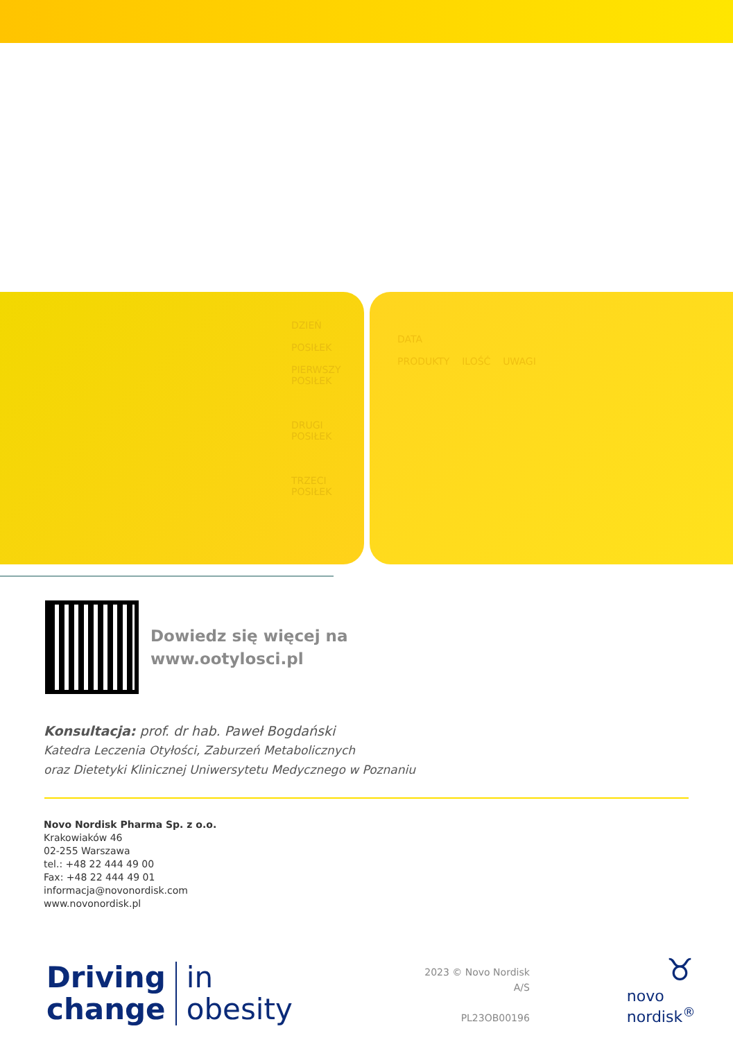DZIEŃ
POSIŁEK
PIERWSZY POSIŁEK
DRUGI POSIŁEK
TRZECI POSIŁEK
DATA
PRODUKTY ILOŚĆ UWAGI
Dowiedz się więcej na
www.ootylosci.pl
Konsultacja: prof. dr hab. Paweł Bogdański
Katedra Leczenia Otyłości, Zaburzeń Metabolicznych
oraz Dietetyki Klinicznej Uniwersytetu Medycznego w Poznaniu
Novo Nordisk Pharma Sp. z o.o.
Krakowiaków 46
02-255 Warszawa
tel.: +48 22 444 49 00
Fax: +48 22 444 49 01
informacja@novonordisk.com
www.novonordisk.pl
Driving
change in
obesity
2023 © Novo Nordisk A/S
PL23OB00196
♉
novo nordisk<sup>®</sup>